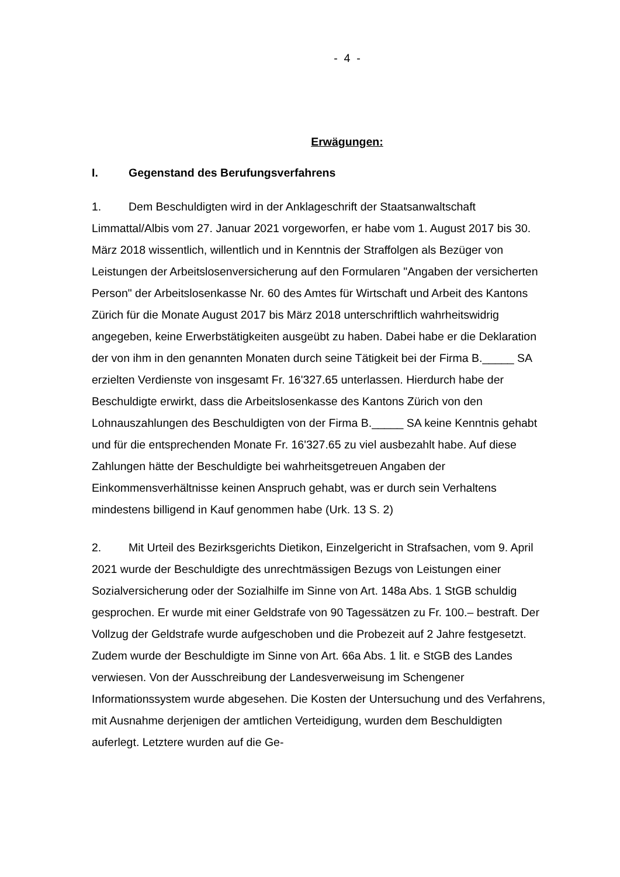- 4 -
Erwägungen:
I. Gegenstand des Berufungsverfahrens
1. Dem Beschuldigten wird in der Anklageschrift der Staatsanwaltschaft Limmattal/Albis vom 27. Januar 2021 vorgeworfen, er habe vom 1. August 2017 bis 30. März 2018 wissentlich, willentlich und in Kenntnis der Straffolgen als Bezüger von Leistungen der Arbeitslosenversicherung auf den Formularen "Angaben der versicherten Person" der Arbeitslosenkasse Nr. 60 des Amtes für Wirtschaft und Arbeit des Kantons Zürich für die Monate August 2017 bis März 2018 unterschriftlich wahrheitswidrig angegeben, keine Erwerbstätigkeiten ausgeübt zu haben. Dabei habe er die Deklaration der von ihm in den genannten Monaten durch seine Tätigkeit bei der Firma B._____ SA erzielten Verdienste von insgesamt Fr. 16'327.65 unterlassen. Hierdurch habe der Beschuldigte erwirkt, dass die Arbeitslosenkasse des Kantons Zürich von den Lohnauszahlungen des Beschuldigten von der Firma B._____ SA keine Kenntnis gehabt und für die entsprechenden Monate Fr. 16'327.65 zu viel ausbezahlt habe. Auf diese Zahlungen hätte der Beschuldigte bei wahrheitsgetreuen Angaben der Einkommensverhältnisse keinen Anspruch gehabt, was er durch sein Verhaltens mindestens billigend in Kauf genommen habe (Urk. 13 S. 2)
2. Mit Urteil des Bezirksgerichts Dietikon, Einzelgericht in Strafsachen, vom 9. April 2021 wurde der Beschuldigte des unrechtmässigen Bezugs von Leistungen einer Sozialversicherung oder der Sozialhilfe im Sinne von Art. 148a Abs. 1 StGB schuldig gesprochen. Er wurde mit einer Geldstrafe von 90 Tagessätzen zu Fr. 100.– bestraft. Der Vollzug der Geldstrafe wurde aufgeschoben und die Probezeit auf 2 Jahre festgesetzt. Zudem wurde der Beschuldigte im Sinne von Art. 66a Abs. 1 lit. e StGB des Landes verwiesen. Von der Ausschreibung der Landesverweisung im Schengener Informationssystem wurde abgesehen. Die Kosten der Untersuchung und des Verfahrens, mit Ausnahme derjenigen der amtlichen Verteidigung, wurden dem Beschuldigten auferlegt. Letztere wurden auf die Ge-